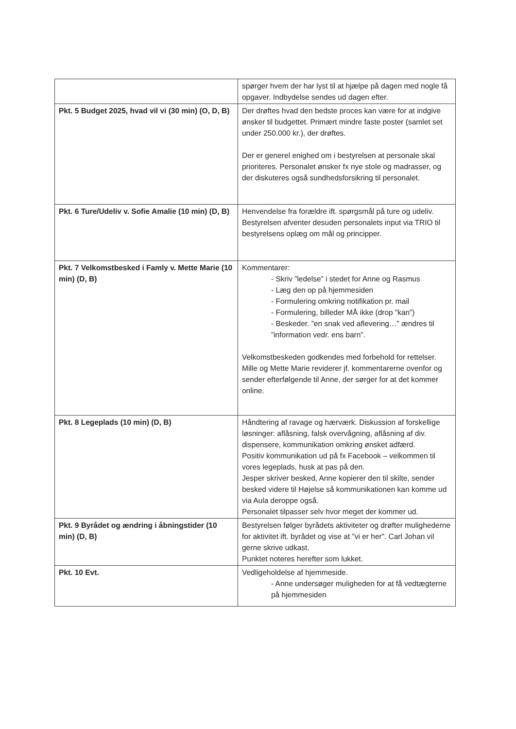| | spørger hvem der har lyst til at hjælpe på dagen med nogle få opgaver. Indbydelse sendes ud dagen efter. |
| Pkt. 5 Budget 2025, hvad vil vi (30 min) (O, D, B) | Der drøftes hvad den bedste proces kan være for at indgive ønsker til budgettet. Primært mindre faste poster (samlet set under 250.000 kr.), der drøftes. Der er generel enighed om i bestyrelsen at personale skal prioriteres. Personalet ønsker fx nye stole og madrasser, og der diskuteres også sundhedsforsikring til personalet. |
| Pkt. 6 Ture/Udeliv v. Sofie Amalie (10 min) (D, B) | Henvendelse fra forældre ift. spørgsmål på ture og udeliv. Bestyrelsen afventer desuden personalets input via TRIO til bestyrelsens oplæg om mål og principper. |
| Pkt. 7 Velkomstbesked i Famly v. Mette Marie (10 min) (D, B) | Kommentarer: - Skriv ”ledelse” i stedet for Anne og Rasmus - Læg den op på hjemmesiden - Formulering omkring notifikation pr. mail - Formulering, billeder MÅ ikke (drop ”kan”) - Beskeder. ”en snak ved aflevering…” ændres til ”information vedr. ens barn”. Velkomstbeskeden godkendes med forbehold for rettelser. Mille og Mette Marie reviderer jf. kommentarerne ovenfor og sender efterfølgende til Anne, der sørger for at det kommer online. |
| Pkt. 8 Legeplads (10 min) (D, B) | Håndtering af ravage og hærværk. Diskussion af forskellige løsninger: aflåsning, falsk overvågning, aflåsning af div. dispensere, kommunikation omkring ønsket adfærd. Positiv kommunikation ud på fx Facebook – velkommen til vores legeplads, husk at pas på den. Jesper skriver besked, Anne kopierer den til skilte, sender besked videre til Højelse så kommunikationen kan komme ud via Aula deroppe også. Personalet tilpasser selv hvor meget der kommer ud. |
| Pkt. 9 Byrådet og ændring i åbningstider (10 min) (D, B) | Bestyrelsen følger byrådets aktiviteter og drøfter mulighederne for aktivitet ift. byrådet og vise at ”vi er her”. Carl Johan vil gerne skrive udkast. Punktet noteres herefter som lukket. |
| Pkt. 10 Evt. | Vedligeholdelse af hjemmeside. - Anne undersøger muligheden for at få vedtægterne på hjemmesiden |